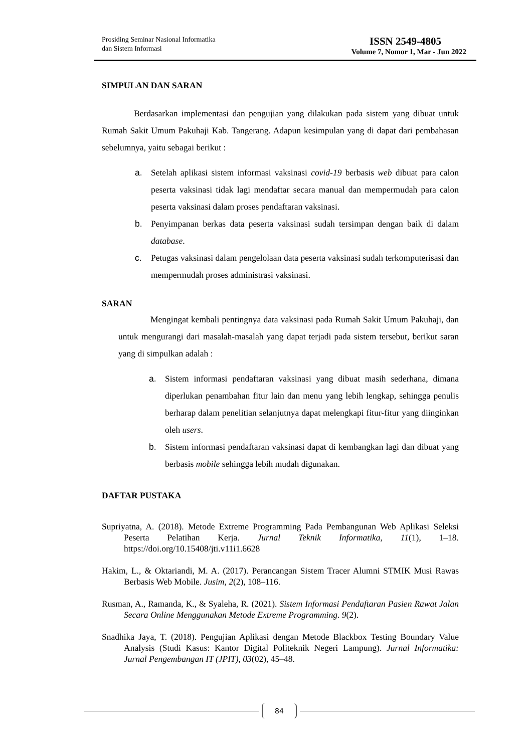Prosiding Seminar Nasional Informatika
dan Sistem Informasi
ISSN 2549-4805
Volume 7, Nomor 1, Mar - Jun 2022
SIMPULAN DAN SARAN
Berdasarkan implementasi dan pengujian yang dilakukan pada sistem yang dibuat untuk Rumah Sakit Umum Pakuhaji Kab. Tangerang. Adapun kesimpulan yang di dapat dari pembahasan sebelumnya, yaitu sebagai berikut :
a. Setelah aplikasi sistem informasi vaksinasi covid-19 berbasis web dibuat para calon peserta vaksinasi tidak lagi mendaftar secara manual dan mempermudah para calon peserta vaksinasi dalam proses pendaftaran vaksinasi.
b. Penyimpanan berkas data peserta vaksinasi sudah tersimpan dengan baik di dalam database.
c. Petugas vaksinasi dalam pengelolaan data peserta vaksinasi sudah terkomputerisasi dan mempermudah proses administrasi vaksinasi.
SARAN
Mengingat kembali pentingnya data vaksinasi pada Rumah Sakit Umum Pakuhaji, dan untuk mengurangi dari masalah-masalah yang dapat terjadi pada sistem tersebut, berikut saran yang di simpulkan adalah :
a. Sistem informasi pendaftaran vaksinasi yang dibuat masih sederhana, dimana diperlukan penambahan fitur lain dan menu yang lebih lengkap, sehingga penulis berharap dalam penelitian selanjutnya dapat melengkapi fitur-fitur yang diinginkan oleh users.
b. Sistem informasi pendaftaran vaksinasi dapat di kembangkan lagi dan dibuat yang berbasis mobile sehingga lebih mudah digunakan.
DAFTAR PUSTAKA
Supriyatna, A. (2018). Metode Extreme Programming Pada Pembangunan Web Aplikasi Seleksi Peserta Pelatihan Kerja. Jurnal Teknik Informatika, 11(1), 1–18. https://doi.org/10.15408/jti.v11i1.6628
Hakim, L., & Oktariandi, M. A. (2017). Perancangan Sistem Tracer Alumni STMIK Musi Rawas Berbasis Web Mobile. Jusim, 2(2), 108–116.
Rusman, A., Ramanda, K., & Syaleha, R. (2021). Sistem Informasi Pendaftaran Pasien Rawat Jalan Secara Online Menggunakan Metode Extreme Programming. 9(2).
Snadhika Jaya, T. (2018). Pengujian Aplikasi dengan Metode Blackbox Testing Boundary Value Analysis (Studi Kasus: Kantor Digital Politeknik Negeri Lampung). Jurnal Informatika: Jurnal Pengembangan IT (JPIT), 03(02), 45–48.
84